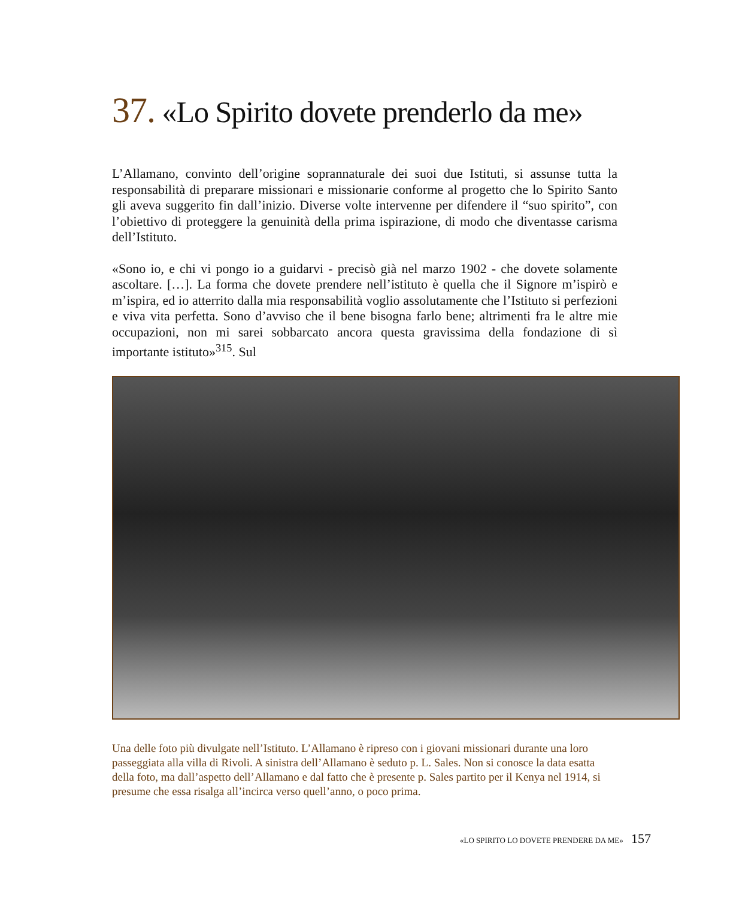37. «Lo Spirito dovete prenderlo da me»
L’Allamano, convinto dell’origine soprannaturale dei suoi due Istituti, si assunse tutta la responsabilità di preparare missionari e missionarie conforme al progetto che lo Spirito Santo gli aveva suggerito fin dall’inizio. Diverse volte intervenne per difendere il “suo spirito”, con l’obiettivo di proteggere la genuinità della prima ispirazione, di modo che diventasse carisma dell’Istituto.
«Sono io, e chi vi pongo io a guidarvi - precisò già nel marzo 1902 - che dovete solamente ascoltare. […]. La forma che dovete prendere nell’istituto è quella che il Signore m’ispirò e m’ispira, ed io atterrito dalla mia responsabilità voglio assolutamente che l’Istituto si perfezioni e viva vita perfetta. Sono d’avviso che il bene bisogna farlo bene; altrimenti fra le altre mie occupazioni, non mi sarei sobbarcato ancora questa gravissima della fondazione di sì importante istituto»<sup>315</sup>. Sul
Una delle foto più divulgate nell’Istituto. L’Allamano è ripreso con i giovani missionari durante una loro passeggiata alla villa di Rivoli. A sinistra dell’Allamano è seduto p. L. Sales. Non si conosce la data esatta della foto, ma dall’aspetto dell’Allamano e dal fatto che è presente p. Sales partito per il Kenya nel 1914, si presume che essa risalga all’incirca verso quell’anno, o poco prima.
«LO SPIRITO LO DOVETE PRENDERE DA ME» 157